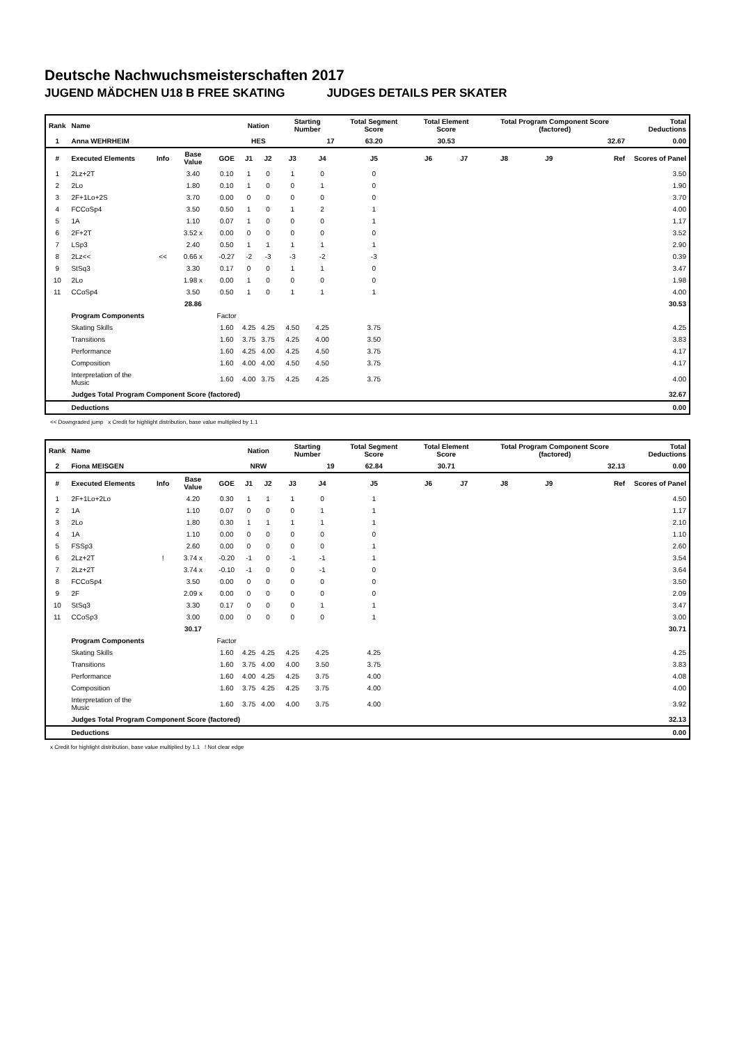Deutsche Nachwuchsmeisterschaften 2017
JUGEND MÄDCHEN U18 B FREE SKATING JUDGES DETAILS PER SKATER
| Rank | Name | | | | Nation | | Starting Number | | Total Segment Score | Total Element Score | | Total Program Component Score (factored) | | | Total Deductions |
| --- | --- | --- | --- | --- | --- | --- | --- | --- | --- | --- | --- | --- | --- | --- | --- |
| 1 | Anna WEHRHEIM | | | | HES | | 17 | | 63.20 | 30.53 | | 32.67 | | | 0.00 |
| # | Executed Elements | Info | Base Value | GOE | J1 | J2 | J3 | J4 | J5 | J6 | J7 | J8 | J9 | Ref | Scores of Panel |
| 1 | 2Lz+2T | | 3.40 | 0.10 | 1 | 0 | 1 | 0 | 0 | | | | | | 3.50 |
| 2 | 2Lo | | 1.80 | 0.10 | 1 | 0 | 0 | 1 | 0 | | | | | | 1.90 |
| 3 | 2F+1Lo+2S | | 3.70 | 0.00 | 0 | 0 | 0 | 0 | 0 | | | | | | 3.70 |
| 4 | FCCoSp4 | | 3.50 | 0.50 | 1 | 0 | 1 | 2 | 1 | | | | | | 4.00 |
| 5 | 1A | | 1.10 | 0.07 | 1 | 0 | 0 | 0 | 1 | | | | | | 1.17 |
| 6 | 2F+2T | | 3.52 x | 0.00 | 0 | 0 | 0 | 0 | 0 | | | | | | 3.52 |
| 7 | LSp3 | | 2.40 | 0.50 | 1 | 1 | 1 | 1 | 1 | | | | | | 2.90 |
| 8 | 2Lz<< | << | 0.66 x | -0.27 | -2 | -3 | -3 | -2 | -3 | | | | | | 0.39 |
| 9 | StSq3 | | 3.30 | 0.17 | 0 | 0 | 1 | 1 | 0 | | | | | | 3.47 |
| 10 | 2Lo | | 1.98 x | 0.00 | 1 | 0 | 0 | 0 | 0 | | | | | | 1.98 |
| 11 | CCoSp4 | | 3.50 | 0.50 | 1 | 0 | 1 | 1 | 1 | | | | | | 4.00 |
| | | | 28.86 | | | | | | | | | | | | 30.53 |
| | Program Components | | | Factor | | | | | | | | | | | |
| | Skating Skills | | | 1.60 | 4.25 | 4.25 | 4.50 | 4.25 | 3.75 | | | | | | 4.25 |
| | Transitions | | | 1.60 | 3.75 | 3.75 | 4.25 | 4.00 | 3.50 | | | | | | 3.83 |
| | Performance | | | 1.60 | 4.25 | 4.00 | 4.25 | 4.50 | 3.75 | | | | | | 4.17 |
| | Composition | | | 1.60 | 4.00 | 4.00 | 4.50 | 4.50 | 3.75 | | | | | | 4.17 |
| | Interpretation of the Music | | | 1.60 | 4.00 | 3.75 | 4.25 | 4.25 | 3.75 | | | | | | 4.00 |
| | Judges Total Program Component Score (factored) | | | | | | | | | | | | | | 32.67 |
| | Deductions | | | | | | | | | | | | | | 0.00 |
<< Downgraded jump x Credit for highlight distribution, base value multiplied by 1.1
| Rank | Name | | | | Nation | | Starting Number | | Total Segment Score | Total Element Score | | Total Program Component Score (factored) | | | Total Deductions |
| --- | --- | --- | --- | --- | --- | --- | --- | --- | --- | --- | --- | --- | --- | --- | --- |
| 2 | Fiona MEISGEN | | | | NRW | | 19 | | 62.84 | 30.71 | | 32.13 | | | 0.00 |
| # | Executed Elements | Info | Base Value | GOE | J1 | J2 | J3 | J4 | J5 | J6 | J7 | J8 | J9 | Ref | Scores of Panel |
| 1 | 2F+1Lo+2Lo | | 4.20 | 0.30 | 1 | 1 | 1 | 0 | 1 | | | | | | 4.50 |
| 2 | 1A | | 1.10 | 0.07 | 0 | 0 | 0 | 1 | 1 | | | | | | 1.17 |
| 3 | 2Lo | | 1.80 | 0.30 | 1 | 1 | 1 | 1 | 1 | | | | | | 2.10 |
| 4 | 1A | | 1.10 | 0.00 | 0 | 0 | 0 | 0 | 0 | | | | | | 1.10 |
| 5 | FSSp3 | | 2.60 | 0.00 | 0 | 0 | 0 | 0 | 1 | | | | | | 2.60 |
| 6 | 2Lz+2T | ! | 3.74 x | -0.20 | -1 | 0 | -1 | -1 | 1 | | | | | | 3.54 |
| 7 | 2Lz+2T | | 3.74 x | -0.10 | -1 | 0 | 0 | -1 | 0 | | | | | | 3.64 |
| 8 | FCCoSp4 | | 3.50 | 0.00 | 0 | 0 | 0 | 0 | 0 | | | | | | 3.50 |
| 9 | 2F | | 2.09 x | 0.00 | 0 | 0 | 0 | 0 | 0 | | | | | | 2.09 |
| 10 | StSq3 | | 3.30 | 0.17 | 0 | 0 | 0 | 1 | 1 | | | | | | 3.47 |
| 11 | CCoSp3 | | 3.00 | 0.00 | 0 | 0 | 0 | 0 | 1 | | | | | | 3.00 |
| | | | 30.17 | | | | | | | | | | | | 30.71 |
| | Program Components | | | Factor | | | | | | | | | | | |
| | Skating Skills | | | 1.60 | 4.25 | 4.25 | 4.25 | 4.25 | 4.25 | | | | | | 4.25 |
| | Transitions | | | 1.60 | 3.75 | 4.00 | 4.00 | 3.50 | 3.75 | | | | | | 3.83 |
| | Performance | | | 1.60 | 4.00 | 4.25 | 4.25 | 3.75 | 4.00 | | | | | | 4.08 |
| | Composition | | | 1.60 | 3.75 | 4.25 | 4.25 | 3.75 | 4.00 | | | | | | 4.00 |
| | Interpretation of the Music | | | 1.60 | 3.75 | 4.00 | 4.00 | 3.75 | 4.00 | | | | | | 3.92 |
| | Judges Total Program Component Score (factored) | | | | | | | | | | | | | | 32.13 |
| | Deductions | | | | | | | | | | | | | | 0.00 |
x Credit for highlight distribution, base value multiplied by 1.1 ! Not clear edge